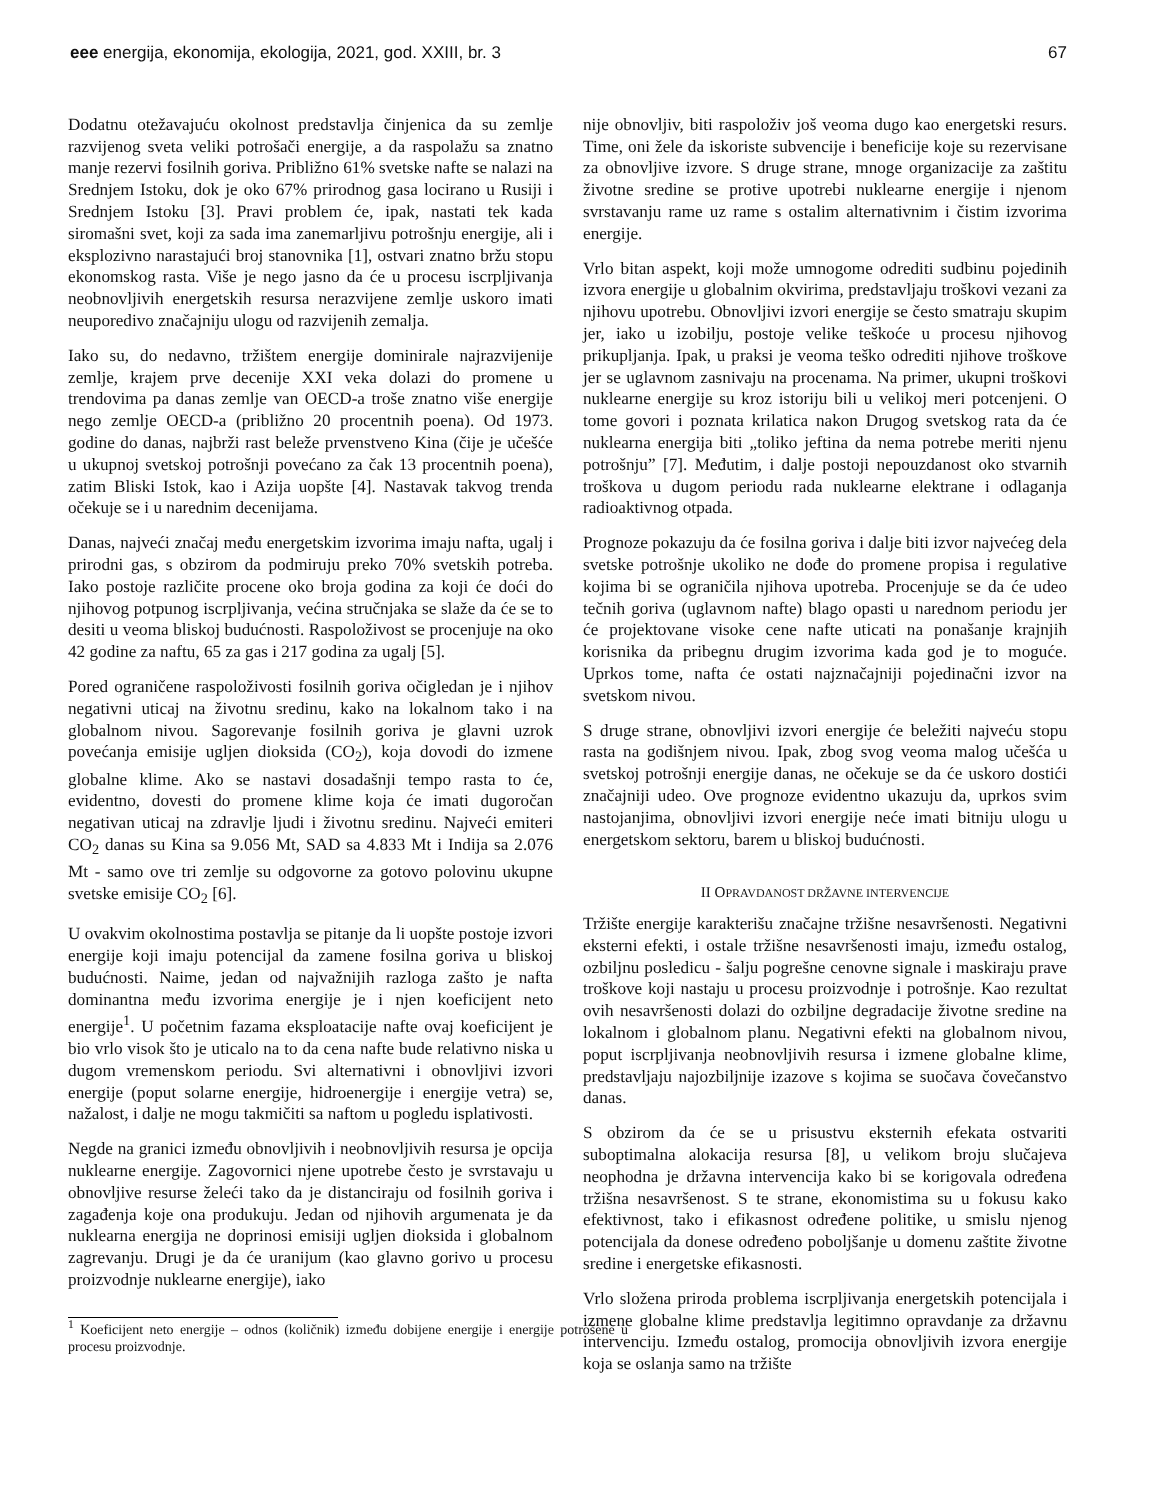eee energija, ekonomija, ekologija, 2021, god. XXIII, br. 3 67
Dodatnu otežavajuću okolnost predstavlja činjenica da su zemlje razvijenog sveta veliki potrošači energije, a da raspolažu sa znatno manje rezervi fosilnih goriva. Približno 61% svetske nafte se nalazi na Srednjem Istoku, dok je oko 67% prirodnog gasa locirano u Rusiji i Srednjem Istoku [3]. Pravi problem će, ipak, nastati tek kada siromašni svet, koji za sada ima zanemarljivu potrošnju energije, ali i eksplozivno narastajući broj stanovnika [1], ostvari znatno bržu stopu ekonomskog rasta. Više je nego jasno da će u procesu iscrpljivanja neobnovljivih energetskih resursa nerazvijene zemlje uskoro imati neuporedivo značajniju ulogu od razvijenih zemalja.
Iako su, do nedavno, tržištem energije dominirale najrazvijenije zemlje, krajem prve decenije XXI veka dolazi do promene u trendovima pa danas zemlje van OECD-a troše znatno više energije nego zemlje OECD-a (približno 20 procentnih poena). Od 1973. godine do danas, najbrži rast beleže prvenstveno Kina (čije je učešće u ukupnoj svetskoj potrošnji povećano za čak 13 procentnih poena), zatim Bliski Istok, kao i Azija uopšte [4]. Nastavak takvog trenda očekuje se i u narednim decenijama.
Danas, najveći značaj među energetskim izvorima imaju nafta, ugalj i prirodni gas, s obzirom da podmiruju preko 70% svetskih potreba. Iako postoje različite procene oko broja godina za koji će doći do njihovog potpunog iscrpljivanja, većina stručnjaka se slaže da će se to desiti u veoma bliskoj budućnosti. Raspoloživost se procenjuje na oko 42 godine za naftu, 65 za gas i 217 godina za ugalj [5].
Pored ograničene raspoloživosti fosilnih goriva očigledan je i njihov negativni uticaj na životnu sredinu, kako na lokalnom tako i na globalnom nivou. Sagorevanje fosilnih goriva je glavni uzrok povećanja emisije ugljen dioksida (CO<sub>2</sub>), koja dovodi do izmene globalne klime. Ako se nastavi dosadašnji tempo rasta to će, evidentno, dovesti do promene klime koja će imati dugoročan negativan uticaj na zdravlje ljudi i životnu sredinu. Najveći emiteri CO<sub>2</sub> danas su Kina sa 9.056 Mt, SAD sa 4.833 Mt i Indija sa 2.076 Mt - samo ove tri zemlje su odgovorne za gotovo polovinu ukupne svetske emisije CO<sub>2</sub> [6].
U ovakvim okolnostima postavlja se pitanje da li uopšte postoje izvori energije koji imaju potencijal da zamene fosilna goriva u bliskoj budućnosti. Naime, jedan od najvažnijih razloga zašto je nafta dominantna među izvorima energije je i njen koeficijent neto energije<sup>1</sup>. U početnim fazama eksploatacije nafte ovaj koeficijent je bio vrlo visok što je uticalo na to da cena nafte bude relativno niska u dugom vremenskom periodu. Svi alternativni i obnovljivi izvori energije (poput solarne energije, hidroenergije i energije vetra) se, nažalost, i dalje ne mogu takmičiti sa naftom u pogledu isplativosti.
Negde na granici između obnovljivih i neobnovljivih resursa je opcija nuklearne energije. Zagovornici njene upotrebe često je svrstavaju u obnovljive resurse želeći tako da je distanciraju od fosilnih goriva i zagađenja koje ona produkuju. Jedan od njihovih argumenata je da nuklearna energija ne doprinosi emisiji ugljen dioksida i globalnom zagrevanju. Drugi je da će uranijum (kao glavno gorivo u procesu proizvodnje nuklearne energije), iako
<sup>1</sup> Koeficijent neto energije – odnos (količnik) između dobijene energije i energije potrošene u procesu proizvodnje.
nije obnovljiv, biti raspoloživ još veoma dugo kao energetski resurs. Time, oni žele da iskoriste subvencije i beneficije koje su rezervisane za obnovljive izvore. S druge strane, mnoge organizacije za zaštitu životne sredine se protive upotrebi nuklearne energije i njenom svrstavanju rame uz rame s ostalim alternativnim i čistim izvorima energije.
Vrlo bitan aspekt, koji može umnogome odrediti sudbinu pojedinih izvora energije u globalnim okvirima, predstavljaju troškovi vezani za njihovu upotrebu. Obnovljivi izvori energije se često smatraju skupim jer, iako u izobilju, postoje velike teškoće u procesu njihovog prikupljanja. Ipak, u praksi je veoma teško odrediti njihove troškove jer se uglavnom zasnivaju na procenama. Na primer, ukupni troškovi nuklearne energije su kroz istoriju bili u velikoj meri potcenjeni. O tome govori i poznata krilatica nakon Drugog svetskog rata da će nuklearna energija biti „toliko jeftina da nema potrebe meriti njenu potrošnju” [7]. Međutim, i dalje postoji nepouzdanost oko stvarnih troškova u dugom periodu rada nuklearne elektrane i odlaganja radioaktivnog otpada.
Prognoze pokazuju da će fosilna goriva i dalje biti izvor najvećeg dela svetske potrošnje ukoliko ne dođe do promene propisa i regulative kojima bi se ograničila njihova upotreba. Procenjuje se da će udeo tečnih goriva (uglavnom nafte) blago opasti u narednom periodu jer će projektovane visoke cene nafte uticati na ponašanje krajnjih korisnika da pribegnu drugim izvorima kada god je to moguće. Uprkos tome, nafta će ostati najznačajniji pojedinačni izvor na svetskom nivou.
S druge strane, obnovljivi izvori energije će beležiti najveću stopu rasta na godišnjem nivou. Ipak, zbog svog veoma malog učešća u svetskoj potrošnji energije danas, ne očekuje se da će uskoro dostići značajniji udeo. Ove prognoze evidentno ukazuju da, uprkos svim nastojanjima, obnovljivi izvori energije neće imati bitniju ulogu u energetskom sektoru, barem u bliskoj budućnosti.
II OPRAVDANOST DRŽAVNE INTERVENCIJE
Tržište energije karakterišu značajne tržišne nesavršenosti. Negativni eksterni efekti, i ostale tržišne nesavršenosti imaju, između ostalog, ozbiljnu posledicu - šalju pogrešne cenovne signale i maskiraju prave troškove koji nastaju u procesu proizvodnje i potrošnje. Kao rezultat ovih nesavršenosti dolazi do ozbiljne degradacije životne sredine na lokalnom i globalnom planu. Negativni efekti na globalnom nivou, poput iscrpljivanja neobnovljivih resursa i izmene globalne klime, predstavljaju najozbiljnije izazove s kojima se suočava čovečanstvo danas.
S obzirom da će se u prisustvu eksternih efekata ostvariti suboptimalna alokacija resursa [8], u velikom broju slučajeva neophodna je državna intervencija kako bi se korigovala određena tržišna nesavršenost. S te strane, ekonomistima su u fokusu kako efektivnost, tako i efikasnost određene politike, u smislu njenog potencijala da donese određeno poboljšanje u domenu zaštite životne sredine i energetske efikasnosti.
Vrlo složena priroda problema iscrpljivanja energetskih potencijala i izmene globalne klime predstavlja legitimno opravdanje za državnu intervenciju. Između ostalog, promocija obnovljivih izvora energije koja se oslanja samo na tržište